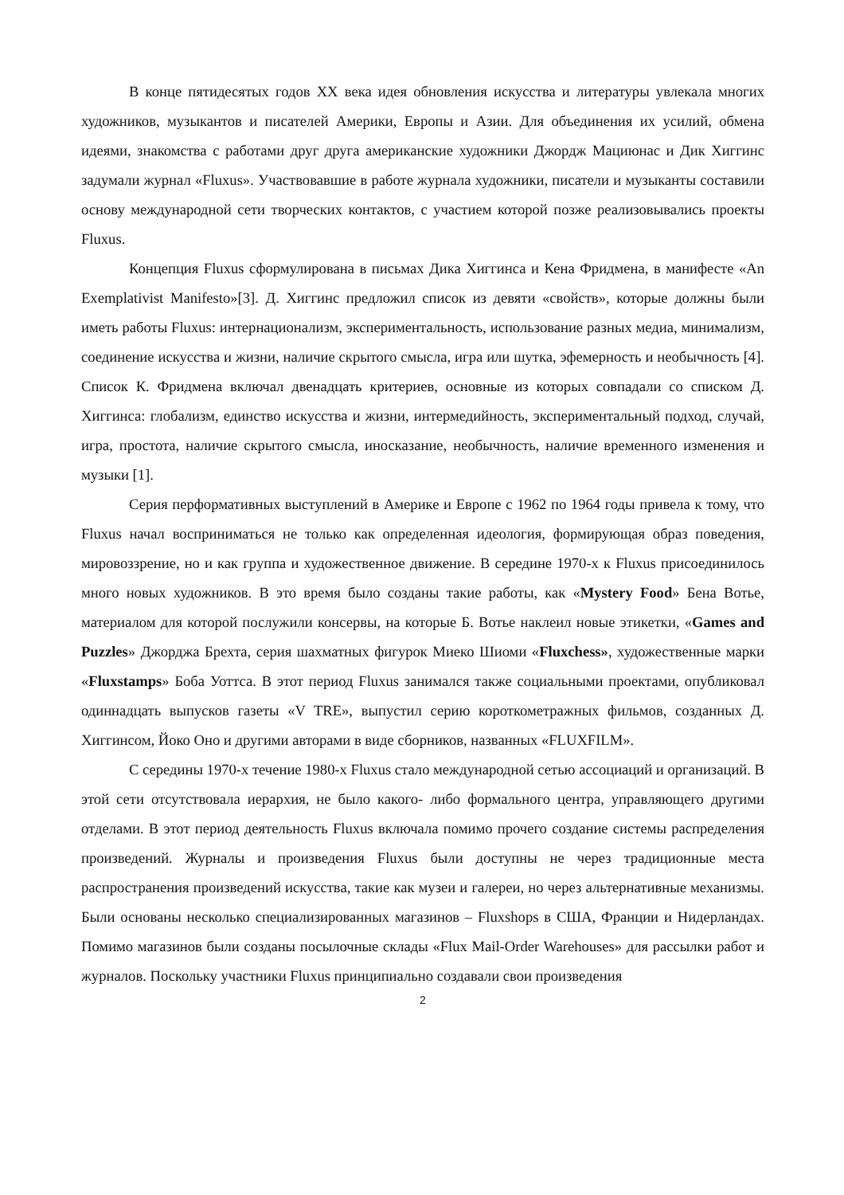В конце пятидесятых годов XX века идея обновления искусства и литературы увлекала многих художников, музыкантов и писателей Америки, Европы и Азии. Для объединения их усилий, обмена идеями, знакомства с работами друг друга американские художники Джордж Мациюнас и Дик Хиггинс задумали журнал «Fluxus». Участвовавшие в работе журнала художники, писатели и музыканты составили основу международной сети творческих контактов, с участием которой позже реализовывались проекты Fluxus.
Концепция Fluxus сформулирована в письмах Дика Хиггинса и Кена Фридмена, в манифесте «An Exemplativist Manifesto»[3]. Д. Хиггинс предложил список из девяти «свойств», которые должны были иметь работы Fluxus: интернационализм, экспериментальность, использование разных медиа, минимализм, соединение искусства и жизни, наличие скрытого смысла, игра или шутка, эфемерность и необычность [4]. Список К. Фридмена включал двенадцать критериев, основные из которых совпадали со списком Д. Хиггинса: глобализм, единство искусства и жизни, интермедийность, экспериментальный подход, случай, игра, простота, наличие скрытого смысла, иносказание, необычность, наличие временного изменения и музыки [1].
Серия перформативных выступлений в Америке и Европе с 1962 по 1964 годы привела к тому, что Fluxus начал восприниматься не только как определенная идеология, формирующая образ поведения, мировоззрение, но и как группа и художественное движение. В середине 1970-х к Fluxus присоединилось много новых художников. В это время было созданы такие работы, как «Mystery Food» Бена Вотье, материалом для которой послужили консервы, на которые Б. Вотье наклеил новые этикетки, «Games and Puzzles» Джорджа Брехта, серия шахматных фигурок Миеко Шиоми «Fluxchess», художественные марки «Fluxstamps» Боба Уоттса. В этот период Fluxus занимался также социальными проектами, опубликовал одиннадцать выпусков газеты «V TRE», выпустил серию короткометражных фильмов, созданных Д. Хиггинсом, Йоко Оно и другими авторами в виде сборников, названных «FLUXFILM».
С середины 1970-х течение 1980-х Fluxus стало международной сетью ассоциаций и организаций. В этой сети отсутствовала иерархия, не было какого- либо формального центра, управляющего другими отделами. В этот период деятельность Fluxus включала помимо прочего создание системы распределения произведений. Журналы и произведения Fluxus были доступны не через традиционные места распространения произведений искусства, такие как музеи и галереи, но через альтернативные механизмы. Были основаны несколько специализированных магазинов – Fluxshops в США, Франции и Нидерландах. Помимо магазинов были созданы посылочные склады «Flux Mail-Order Warehouses» для рассылки работ и журналов. Поскольку участники Fluxus принципиально создавали свои произведения
2